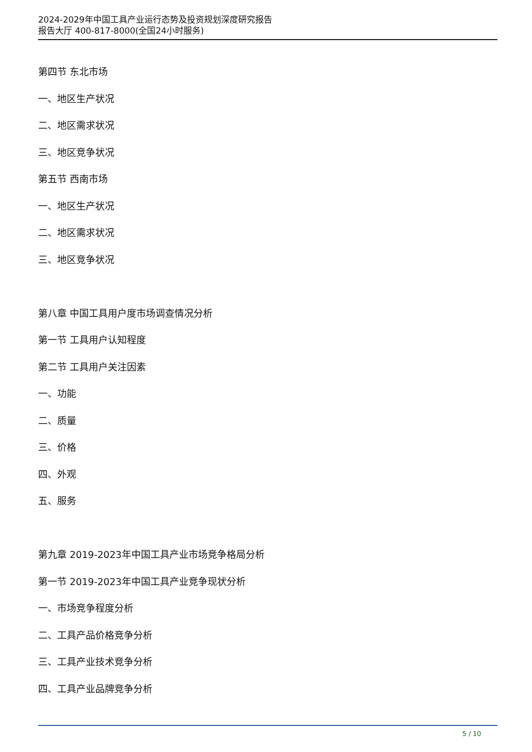2024-2029年中国工具产业运行态势及投资规划深度研究报告
报告大厅 400-817-8000(全国24小时服务)
第四节 东北市场
一、地区生产状况
二、地区需求状况
三、地区竞争状况
第五节 西南市场
一、地区生产状况
二、地区需求状况
三、地区竞争状况
第八章 中国工具用户度市场调查情况分析
第一节 工具用户认知程度
第二节 工具用户关注因素
一、功能
二、质量
三、价格
四、外观
五、服务
第九章 2019-2023年中国工具产业市场竞争格局分析
第一节 2019-2023年中国工具产业竞争现状分析
一、市场竞争程度分析
二、工具产品价格竞争分析
三、工具产业技术竞争分析
四、工具产业品牌竞争分析
5 / 10